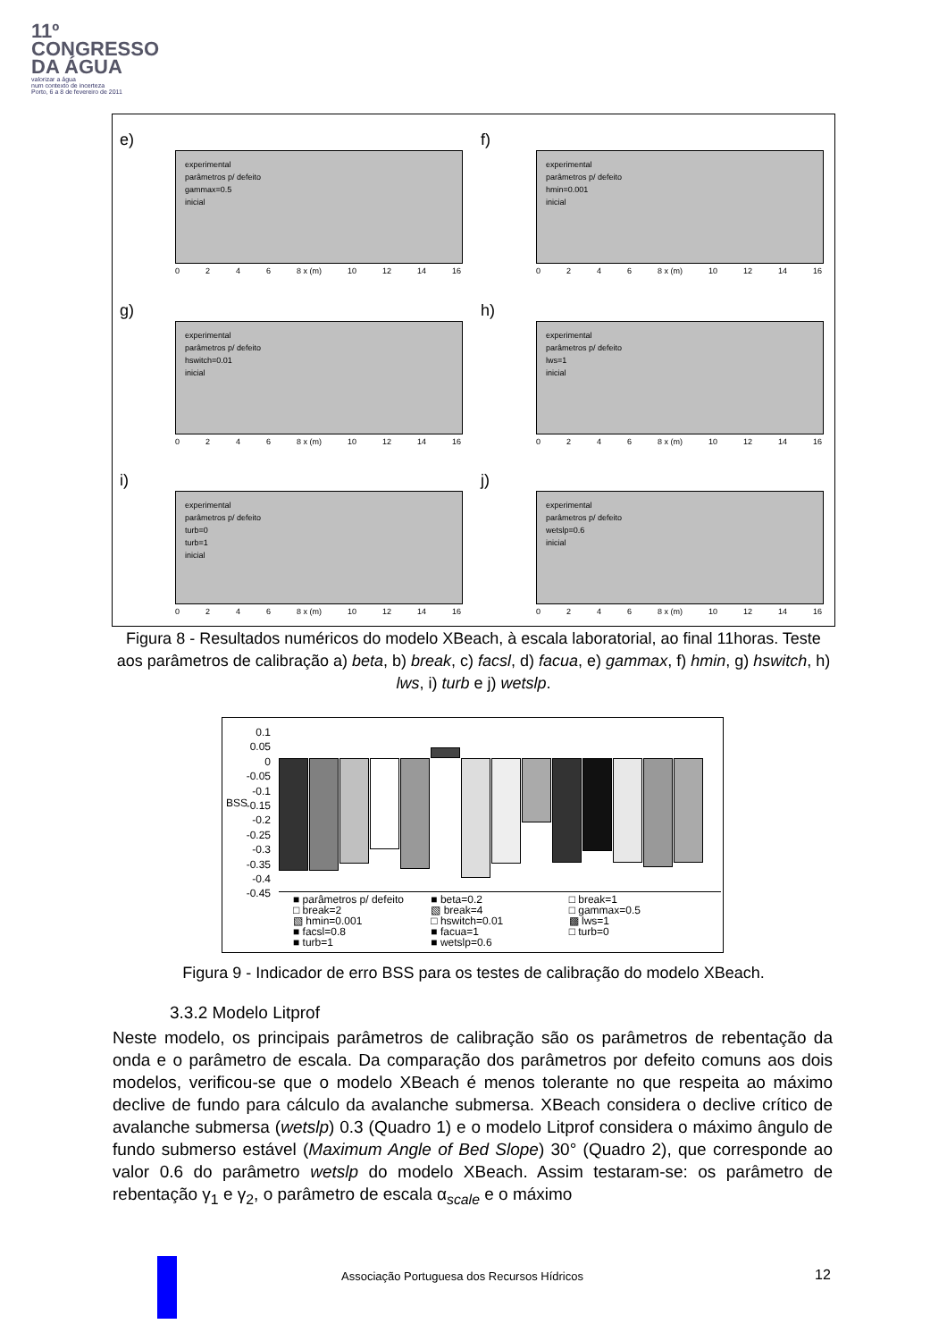11º
CONGRESSO
DA ÁGUA
valorizar a água
num contexto de incerteza
Porto, 6 a 8 de fevereiro de 2011
e)
experimental
parâmetros p/ defeito
gammax=0.5
inicial
0246 8 x (m) 10 12 14 16
f)
experimental
parâmetros p/ defeito
hmin=0.001
inicial
0246 8 x (m) 10 12 14 16
g)
experimental
parâmetros p/ defeito
hswitch=0.01
inicial
0246 8 x (m) 10 12 14 16
h)
experimental
parâmetros p/ defeito
lws=1
inicial
0246 8 x (m) 10 12 14 16
i)
experimental
parâmetros p/ defeito
turb=0
turb=1
inicial
0246 8 x (m) 10 12 14 16
j)
experimental
parâmetros p/ defeito
wetslp=0.6
inicial
0246 8 x (m) 10 12 14 16
Figura 8 - Resultados numéricos do modelo XBeach, à escala laboratorial, ao final 11horas. Teste aos parâmetros de calibração a) beta, b) break, c) facsl, d) facua, e) gammax, f) hmin, g) hswitch, h) lws, i) turb e j) wetslp.
0.1
0.05
0
-0.05
-0.1
-0.15
-0.2
-0.25
-0.3
-0.35
-0.4
-0.45
BSS
■ parâmetros p/ defeito ■ beta=0.2 □ break=1 □ break=2 ▧ break=4 □ gammax=0.5 ▧ hmin=0.001 □ hswitch=0.01 ▩ lws=1 ■ facsl=0.8 ■ facua=1 □ turb=0 ■ turb=1 ■ wetslp=0.6
Figura 9 - Indicador de erro BSS para os testes de calibração do modelo XBeach.
3.3.2 Modelo Litprof
Neste modelo, os principais parâmetros de calibração são os parâmetros de rebentação da onda e o parâmetro de escala. Da comparação dos parâmetros por defeito comuns aos dois modelos, verificou-se que o modelo XBeach é menos tolerante no que respeita ao máximo declive de fundo para cálculo da avalanche submersa. XBeach considera o declive crítico de avalanche submersa (wetslp) 0.3 (Quadro 1) e o modelo Litprof considera o máximo ângulo de fundo submerso estável (Maximum Angle of Bed Slope) 30° (Quadro 2), que corresponde ao valor 0.6 do parâmetro wetslp do modelo XBeach. Assim testaram-se: os parâmetro de rebentação γ<sub>1</sub> e γ<sub>2</sub>, o parâmetro de escala α<sub>scale</sub> e o máximo
Associação Portuguesa dos Recursos Hídricos
12